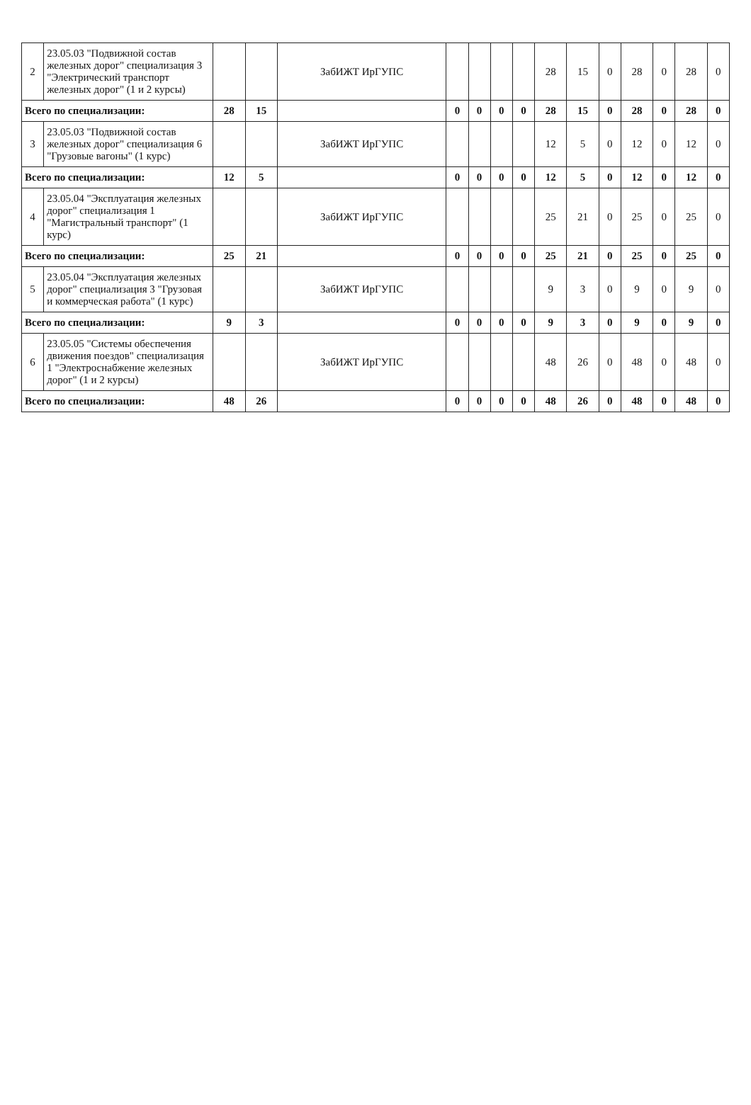| 2 | 23.05.03 "Подвижной состав железных дорог" специализация 3 "Электрический транспорт железных дорог" (1 и 2 курсы) | | | ЗабИЖТ ИрГУПС | | | | | 28 | 15 | 0 | 28 | 0 | 28 | 0 |
| Всего по специализации: | | 28 | 15 | | 0 | 0 | 0 | 0 | 28 | 15 | 0 | 28 | 0 | 28 | 0 |
| 3 | 23.05.03 "Подвижной состав железных дорог" специализация 6 "Грузовые вагоны" (1 курс) | | | ЗабИЖТ ИрГУПС | | | | | 12 | 5 | 0 | 12 | 0 | 12 | 0 |
| Всего по специализации: | | 12 | 5 | | 0 | 0 | 0 | 0 | 12 | 5 | 0 | 12 | 0 | 12 | 0 |
| 4 | 23.05.04 "Эксплуатация железных дорог" специализация 1 "Магистральный транспорт" (1 курс) | | | ЗабИЖТ ИрГУПС | | | | | 25 | 21 | 0 | 25 | 0 | 25 | 0 |
| Всего по специализации: | | 25 | 21 | | 0 | 0 | 0 | 0 | 25 | 21 | 0 | 25 | 0 | 25 | 0 |
| 5 | 23.05.04 "Эксплуатация железных дорог" специализация 3 "Грузовая и коммерческая работа" (1 курс) | | | ЗабИЖТ ИрГУПС | | | | | 9 | 3 | 0 | 9 | 0 | 9 | 0 |
| Всего по специализации: | | 9 | 3 | | 0 | 0 | 0 | 0 | 9 | 3 | 0 | 9 | 0 | 9 | 0 |
| 6 | 23.05.05 "Системы обеспечения движения поездов" специализация 1 "Электроснабжение железных дорог" (1 и 2 курсы) | | | ЗабИЖТ ИрГУПС | | | | | 48 | 26 | 0 | 48 | 0 | 48 | 0 |
| Всего по специализации: | | 48 | 26 | | 0 | 0 | 0 | 0 | 48 | 26 | 0 | 48 | 0 | 48 | 0 |